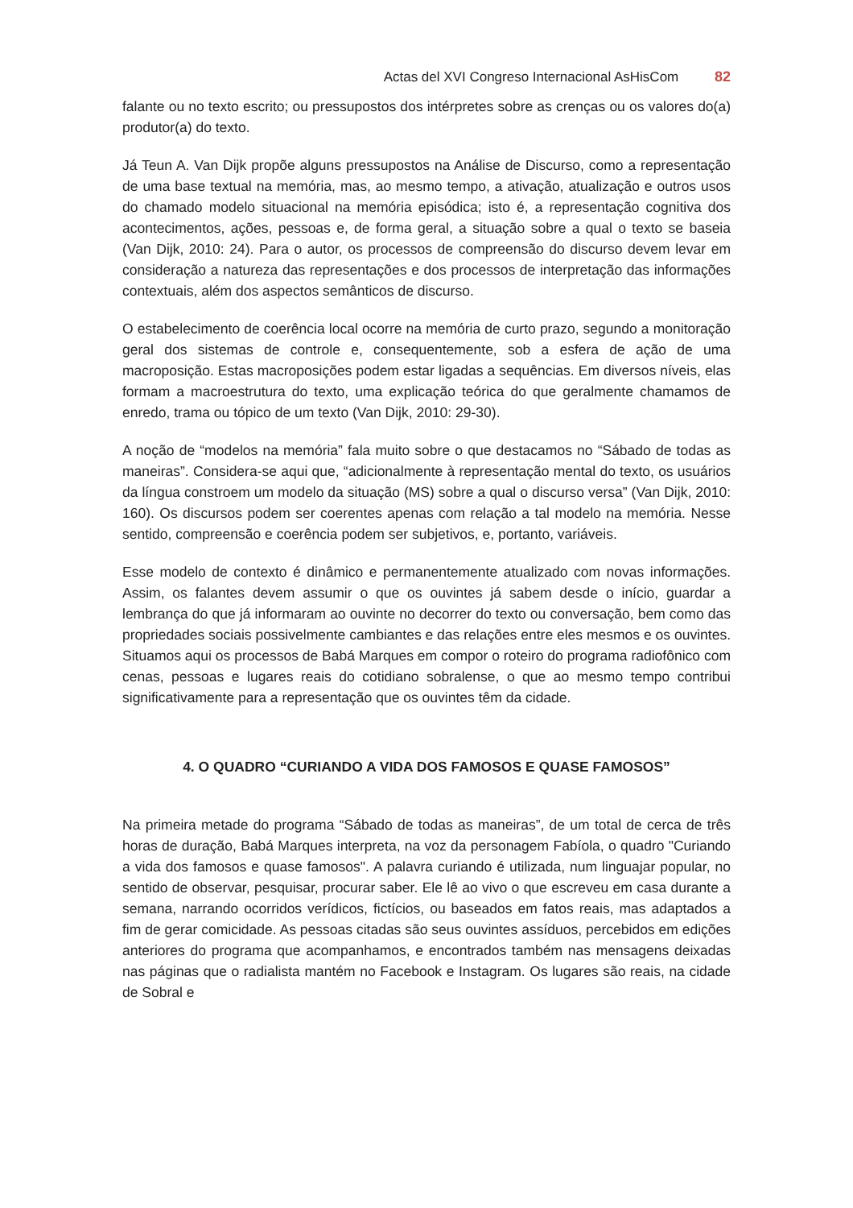Actas del XVI Congreso Internacional AsHisCom 82
falante ou no texto escrito; ou pressupostos dos intérpretes sobre as crenças ou os valores do(a) produtor(a) do texto.
Já Teun A. Van Dijk propõe alguns pressupostos na Análise de Discurso, como a representação de uma base textual na memória, mas, ao mesmo tempo, a ativação, atualização e outros usos do chamado modelo situacional na memória episódica; isto é, a representação cognitiva dos acontecimentos, ações, pessoas e, de forma geral, a situação sobre a qual o texto se baseia (Van Dijk, 2010: 24). Para o autor, os processos de compreensão do discurso devem levar em consideração a natureza das representações e dos processos de interpretação das informações contextuais, além dos aspectos semânticos de discurso.
O estabelecimento de coerência local ocorre na memória de curto prazo, segundo a monitoração geral dos sistemas de controle e, consequentemente, sob a esfera de ação de uma macroposição. Estas macroposições podem estar ligadas a sequências. Em diversos níveis, elas formam a macroestrutura do texto, uma explicação teórica do que geralmente chamamos de enredo, trama ou tópico de um texto (Van Dijk, 2010: 29-30).
A noção de “modelos na memória” fala muito sobre o que destacamos no “Sábado de todas as maneiras”. Considera-se aqui que, “adicionalmente à representação mental do texto, os usuários da língua constroem um modelo da situação (MS) sobre a qual o discurso versa” (Van Dijk, 2010: 160). Os discursos podem ser coerentes apenas com relação a tal modelo na memória. Nesse sentido, compreensão e coerência podem ser subjetivos, e, portanto, variáveis.
Esse modelo de contexto é dinâmico e permanentemente atualizado com novas informações. Assim, os falantes devem assumir o que os ouvintes já sabem desde o início, guardar a lembrança do que já informaram ao ouvinte no decorrer do texto ou conversação, bem como das propriedades sociais possivelmente cambiantes e das relações entre eles mesmos e os ouvintes. Situamos aqui os processos de Babá Marques em compor o roteiro do programa radiofônico com cenas, pessoas e lugares reais do cotidiano sobralense, o que ao mesmo tempo contribui significativamente para a representação que os ouvintes têm da cidade.
4. O QUADRO “CURIANDO A VIDA DOS FAMOSOS E QUASE FAMOSOS”
Na primeira metade do programa “Sábado de todas as maneiras”, de um total de cerca de três horas de duração, Babá Marques interpreta, na voz da personagem Fabíola, o quadro "Curiando a vida dos famosos e quase famosos". A palavra curiando é utilizada, num linguajar popular, no sentido de observar, pesquisar, procurar saber. Ele lê ao vivo o que escreveu em casa durante a semana, narrando ocorridos verídicos, fictícios, ou baseados em fatos reais, mas adaptados a fim de gerar comicidade. As pessoas citadas são seus ouvintes assíduos, percebidos em edições anteriores do programa que acompanhamos, e encontrados também nas mensagens deixadas nas páginas que o radialista mantém no Facebook e Instagram. Os lugares são reais, na cidade de Sobral e